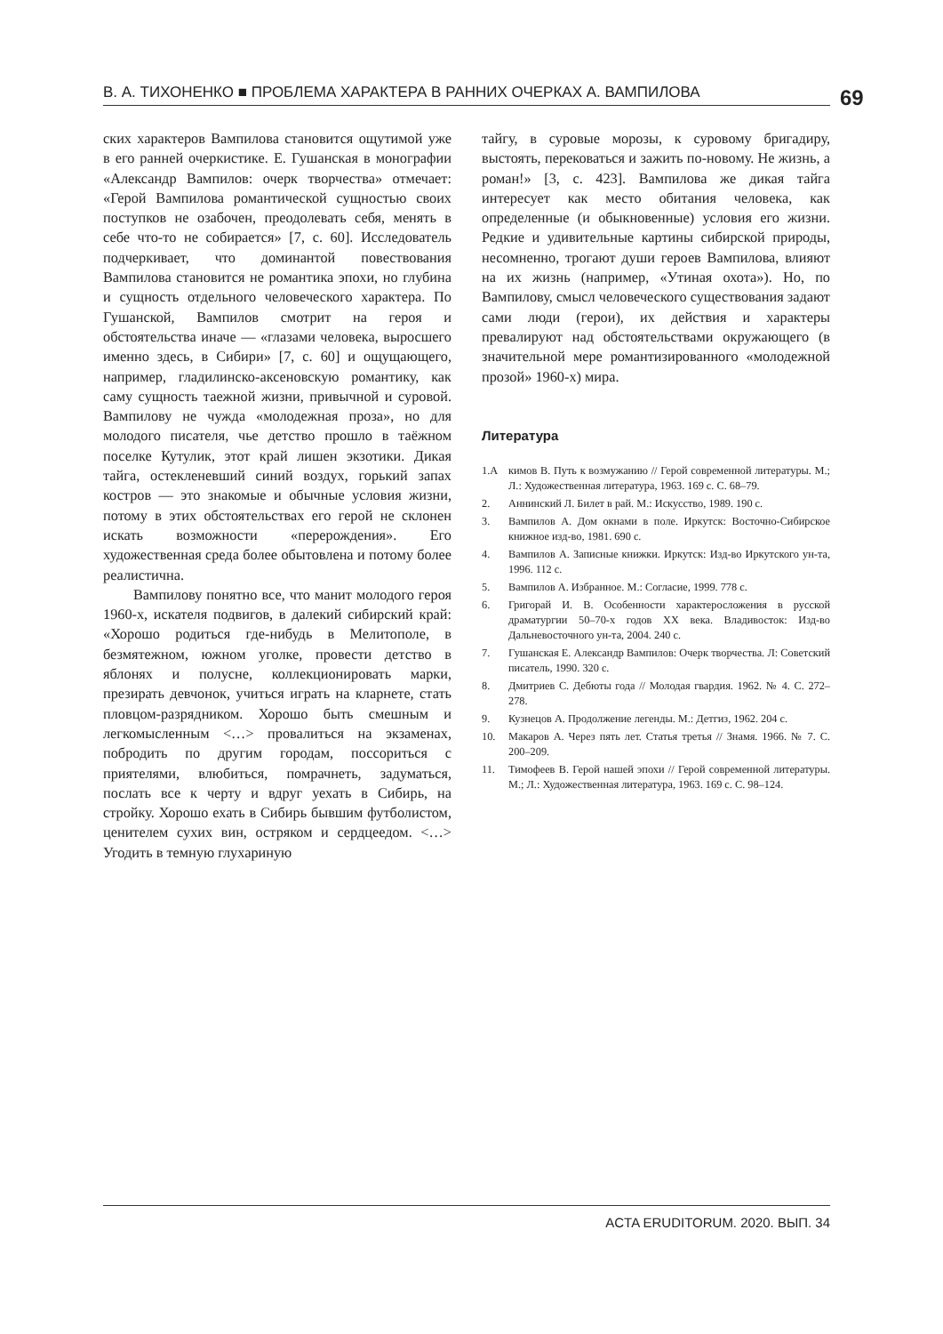В. А. ТИХОНЕНКО ■ ПРОБЛЕМА ХАРАКТЕРА В РАННИХ ОЧЕРКАХ А. ВАМПИЛОВА 69
ских характеров Вампилова становится ощутимой уже в его ранней очеркистике. Е. Гушанская в монографии «Александр Вампилов: очерк творчества» отмечает: «Герой Вампилова романтической сущностью своих поступков не озабочен, преодолевать себя, менять в себе что-то не собирается» [7, с. 60]. Исследователь подчеркивает, что доминантой повествования Вампилова становится не романтика эпохи, но глубина и сущность отдельного человеческого характера. По Гушанской, Вампилов смотрит на героя и обстоятельства иначе — «глазами человека, выросшего именно здесь, в Сибири» [7, с. 60] и ощущающего, например, гладилинско-аксеновскую романтику, как саму сущность таежной жизни, привычной и суровой. Вампилову не чужда «молодежная проза», но для молодого писателя, чье детство прошло в таёжном поселке Кутулик, этот край лишен экзотики. Дикая тайга, остекленевший синий воздух, горький запах костров — это знакомые и обычные условия жизни, потому в этих обстоятельствах его герой не склонен искать возможности «перерождения». Его художественная среда более обытовлена и потому более реалистична.
Вампилову понятно все, что манит молодого героя 1960-х, искателя подвигов, в далекий сибирский край: «Хорошо родиться где-нибудь в Мелитополе, в безмятежном, южном уголке, провести детство в яблонях и полусне, коллекционировать марки, презирать девчонок, учиться играть на кларнете, стать пловцом-разрядником. Хорошо быть смешным и легкомысленным <…> провалиться на экзаменах, побродить по другим городам, поссориться с приятелями, влюбиться, помрачнеть, задуматься, послать все к черту и вдруг уехать в Сибирь, на стройку. Хорошо ехать в Сибирь бывшим футболистом, ценителем сухих вин, остряком и сердцеедом. <…> Угодить в темную глухариную
тайгу, в суровые морозы, к суровому бригадиру, выстоять, перековаться и зажить по-новому. Не жизнь, а роман!» [3, с. 423]. Вампилова же дикая тайга интересует как место обитания человека, как определенные (и обыкновенные) условия его жизни. Редкие и удивительные картины сибирской природы, несомненно, трогают души героев Вампилова, влияют на их жизнь (например, «Утиная охота»). Но, по Вампилову, смысл человеческого существования задают сами люди (герои), их действия и характеры превалируют над обстоятельствами окружающего (в значительной мере романтизированного «молодежной прозой» 1960-х) мира.
Литература
1.А кимов В. Путь к возмужанию // Герой современной литературы. М.; Л.: Художественная литература, 1963. 169 с. С. 68–79.
2. Аннинский Л. Билет в рай. М.: Искусство, 1989. 190 с.
3. Вампилов А. Дом окнами в поле. Иркутск: Восточно-Сибирское книжное изд-во, 1981. 690 с.
4. Вампилов А. Записные книжки. Иркутск: Изд-во Иркутского ун-та, 1996. 112 с.
5. Вампилов А. Избранное. М.: Согласие, 1999. 778 с.
6. Григорай И. В. Особенности характеросложения в русской драматургии 50–70-х годов ХХ века. Владивосток: Изд-во Дальневосточного ун-та, 2004. 240 с.
7. Гушанская Е. Александр Вампилов: Очерк творчества. Л: Советский писатель, 1990. 320 с.
8. Дмитриев С. Дебюты года // Молодая гвардия. 1962. № 4. С. 272–278.
9. Кузнецов А. Продолжение легенды. М.: Детгиз, 1962. 204 с.
10. Макаров А. Через пять лет. Статья третья // Знамя. 1966. № 7. С. 200–209.
11. Тимофеев В. Герой нашей эпохи // Герой современной литературы. М.; Л.: Художественная литература, 1963. 169 с. С. 98–124.
ACTA ERUDITORUM. 2020. ВЫП. 34